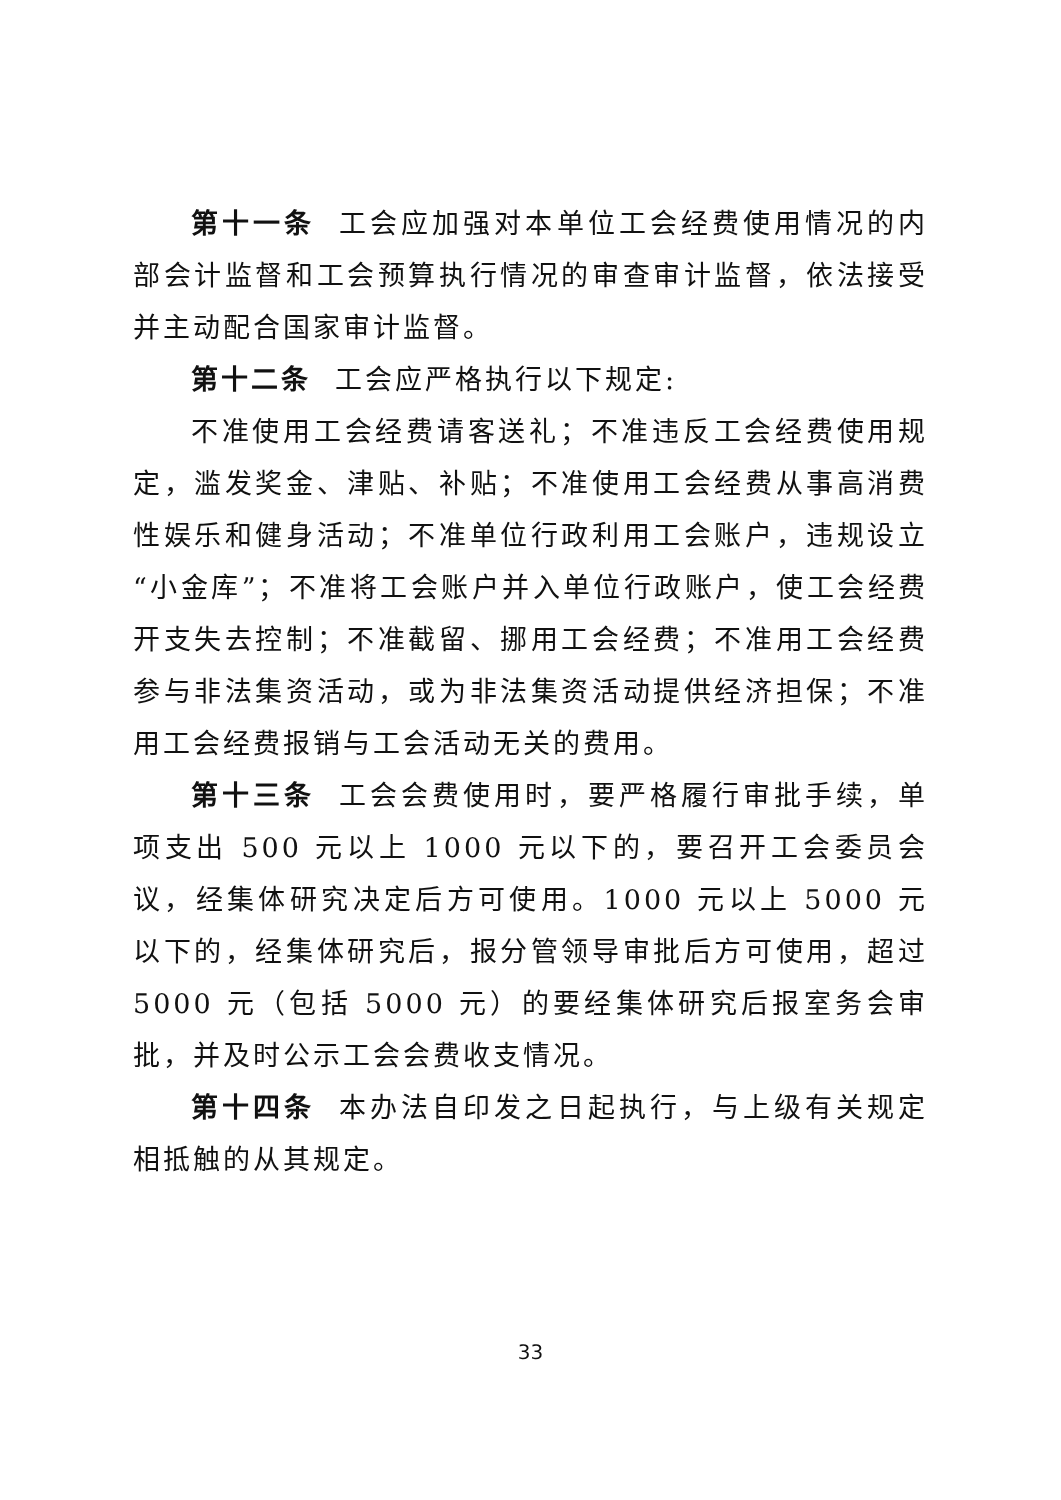第十一条 工会应加强对本单位工会经费使用情况的内部会计监督和工会预算执行情况的审查审计监督，依法接受并主动配合国家审计监督。
第十二条 工会应严格执行以下规定:
不准使用工会经费请客送礼；不准违反工会经费使用规定，滥发奖金、津贴、补贴；不准使用工会经费从事高消费性娱乐和健身活动；不准单位行政利用工会账户，违规设立“小金库”；不准将工会账户并入单位行政账户，使工会经费开支失去控制；不准截留、挪用工会经费；不准用工会经费参与非法集资活动，或为非法集资活动提供经济担保；不准用工会经费报销与工会活动无关的费用。
第十三条 工会会费使用时，要严格履行审批手续，单项支出 500 元以上 1000 元以下的，要召开工会委员会议，经集体研究决定后方可使用。1000 元以上 5000 元以下的，经集体研究后，报分管领导审批后方可使用，超过 5000 元（包括 5000 元）的要经集体研究后报室务会审批，并及时公示工会会费收支情况。
第十四条 本办法自印发之日起执行，与上级有关规定相抵触的从其规定。
33